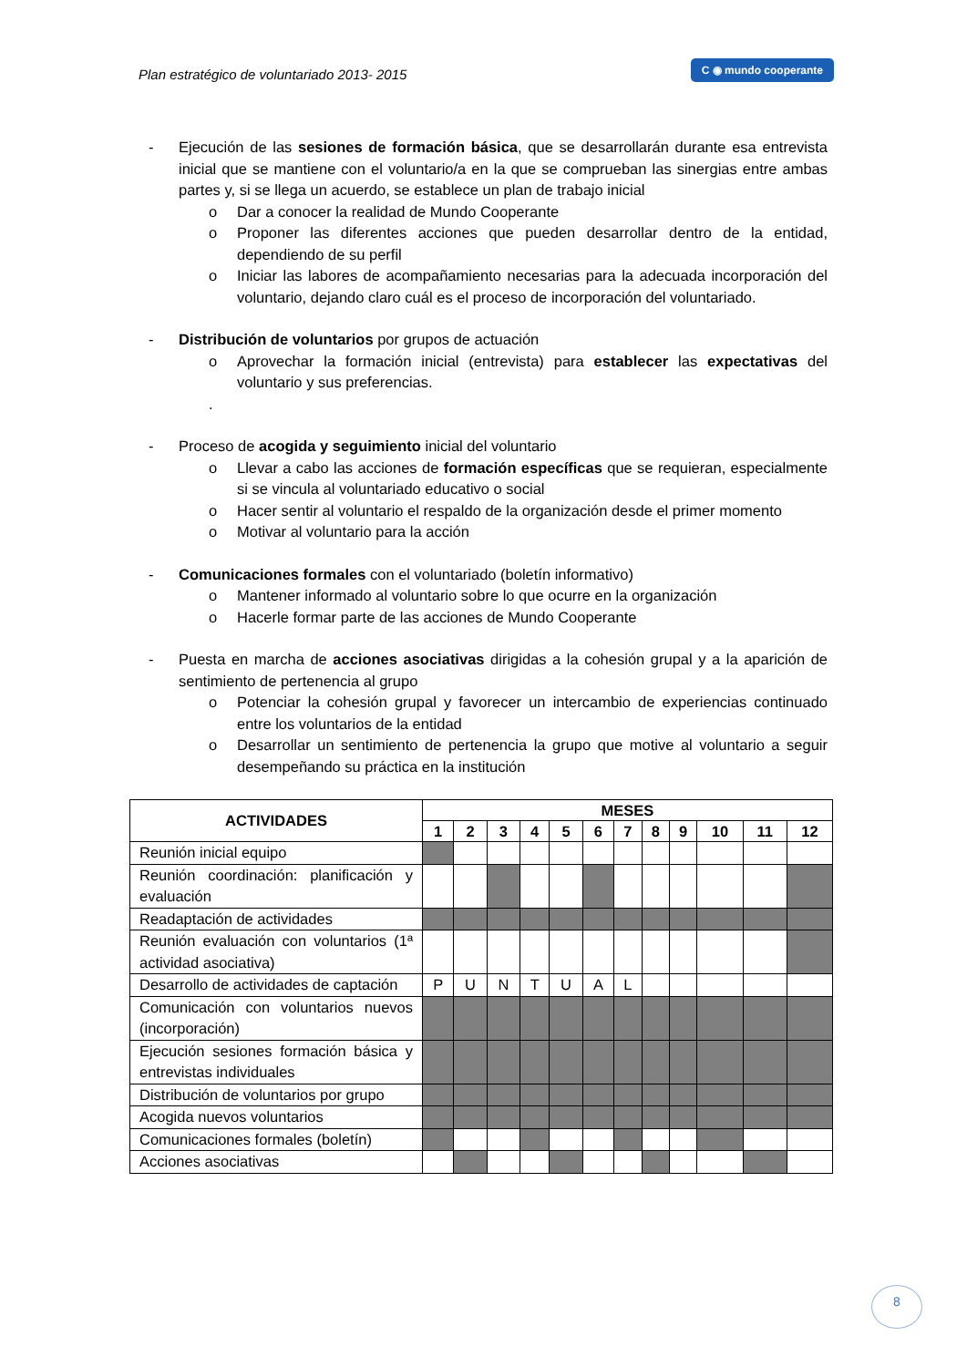Plan estratégico de voluntariado 2013- 2015 C ◉ mundo cooperante
- Ejecución de las sesiones de formación básica, que se desarrollarán durante esa entrevista inicial que se mantiene con el voluntario/a en la que se comprueban las sinergias entre ambas partes y, si se llega un acuerdo, se establece un plan de trabajo inicial
o Dar a conocer la realidad de Mundo Cooperante
o Proponer las diferentes acciones que pueden desarrollar dentro de la entidad, dependiendo de su perfil
o Iniciar las labores de acompañamiento necesarias para la adecuada incorporación del voluntario, dejando claro cuál es el proceso de incorporación del voluntariado.
- Distribución de voluntarios por grupos de actuación
o Aprovechar la formación inicial (entrevista) para establecer las expectativas del voluntario y sus preferencias.
.
- Proceso de acogida y seguimiento inicial del voluntario
o Llevar a cabo las acciones de formación específicas que se requieran, especialmente si se vincula al voluntariado educativo o social
o Hacer sentir al voluntario el respaldo de la organización desde el primer momento
o Motivar al voluntario para la acción
- Comunicaciones formales con el voluntariado (boletín informativo)
o Mantener informado al voluntario sobre lo que ocurre en la organización
o Hacerle formar parte de las acciones de Mundo Cooperante
- Puesta en marcha de acciones asociativas dirigidas a la cohesión grupal y a la aparición de sentimiento de pertenencia al grupo
o Potenciar la cohesión grupal y favorecer un intercambio de experiencias continuado entre los voluntarios de la entidad
o Desarrollar un sentimiento de pertenencia la grupo que motive al voluntario a seguir desempeñando su práctica en la institución
| ACTIVIDADES | MESES | | | | | | | | | | | |
| --- | --- | --- | --- | --- | --- | --- | --- | --- | --- | --- | --- | --- |
| | 1 | 2 | 3 | 4 | 5 | 6 | 7 | 8 | 9 | 10 | 11 | 12 |
| Reunión inicial equipo | | | | | | | | | | | | |
| Reunión coordinación: planificación y evaluación | | | | | | | | | | | | |
| Readaptación de actividades | | | | | | | | | | | | |
| Reunión evaluación con voluntarios (1ª actividad asociativa) | | | | | | | | | | | | |
| Desarrollo de actividades de captación | P | U | N | T | U | A | L | | | | | |
| Comunicación con voluntarios nuevos (incorporación) | | | | | | | | | | | | |
| Ejecución sesiones formación básica y entrevistas individuales | | | | | | | | | | | | |
| Distribución de voluntarios por grupo | | | | | | | | | | | | |
| Acogida nuevos voluntarios | | | | | | | | | | | | |
| Comunicaciones formales (boletín) | | | | | | | | | | | | |
| Acciones asociativas | | | | | | | | | | | | |
8